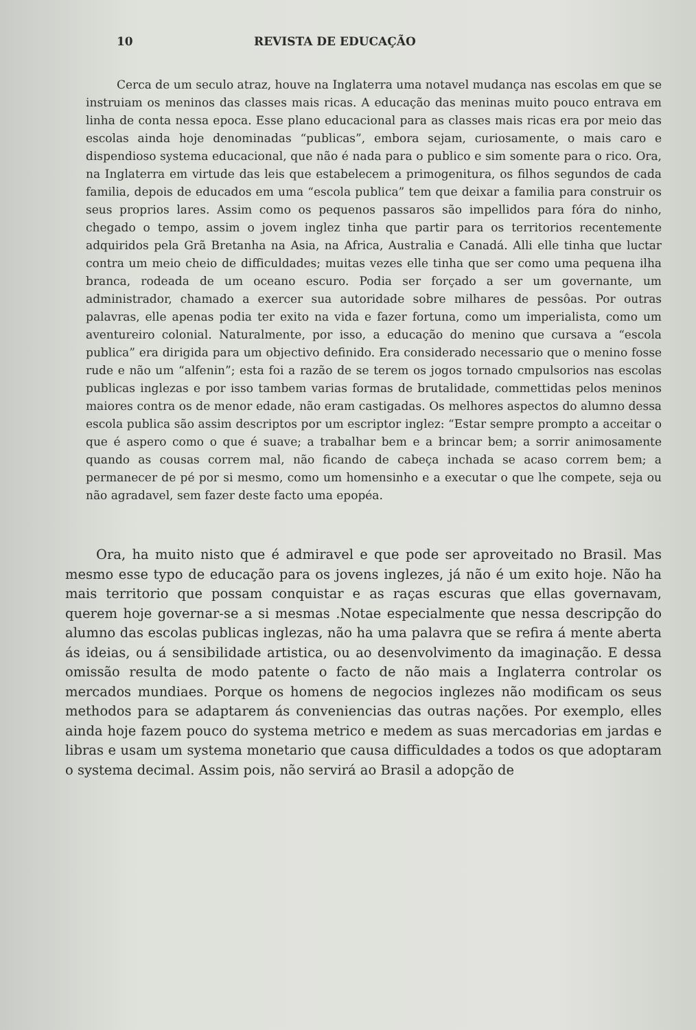10 REVISTA DE EDUCAÇÃO
Cerca de um seculo atraz, houve na Inglaterra uma notavel mudança nas escolas em que se instruiam os meninos das classes mais ricas. A educação das meninas muito pouco entrava em linha de conta nessa epoca. Esse plano educacional para as classes mais ricas era por meio das escolas ainda hoje denominadas “publicas”, embora sejam, curiosamente, o mais caro e dispendioso systema educacional, que não é nada para o publico e sim somente para o rico. Ora, na Inglaterra em virtude das leis que estabelecem a primogenitura, os filhos segundos de cada familia, depois de educados em uma “escola publica” tem que deixar a familia para construir os seus proprios lares. Assim como os pequenos passaros são impellidos para fóra do ninho, chegado o tempo, assim o jovem inglez tinha que partir para os territorios recentemente adquiridos pela Grã Bretanha na Asia, na Africa, Australia e Canadá. Alli elle tinha que luctar contra um meio cheio de difficuldades; muitas vezes elle tinha que ser como uma pequena ilha branca, rodeada de um oceano escuro. Podia ser forçado a ser um governante, um administrador, chamado a exercer sua autoridade sobre milhares de pessôas. Por outras palavras, elle apenas podia ter exito na vida e fazer fortuna, como um imperialista, como um aventureiro colonial. Naturalmente, por isso, a educação do menino que cursava a “escola publica” era dirigida para um objectivo definido. Era considerado necessario que o menino fosse rude e não um “alfenin”; esta foi a razão de se terem os jogos tornado cmpulsorios nas escolas publicas inglezas e por isso tambem varias formas de brutalidade, commettidas pelos meninos maiores contra os de menor edade, não eram castigadas. Os melhores aspectos do alumno dessa escola publica são assim descriptos por um escriptor inglez: “Estar sempre prompto a acceitar o que é aspero como o que é suave; a trabalhar bem e a brincar bem; a sorrir animosamente quando as cousas correm mal, não ficando de cabeça inchada se acaso correm bem; a permanecer de pé por si mesmo, como um homensinho e a executar o que lhe compete, seja ou não agradavel, sem fazer deste facto uma epopéa.
Ora, ha muito nisto que é admiravel e que pode ser aproveitado no Brasil. Mas mesmo esse typo de educação para os jovens inglezes, já não é um exito hoje. Não ha mais territorio que possam conquistar e as raças escuras que ellas governavam, querem hoje governar-se a si mesmas .Notae especialmente que nessa descripção do alumno das escolas publicas inglezas, não ha uma palavra que se refira á mente aberta ás ideias, ou á sensibilidade artistica, ou ao desenvolvimento da imaginação. E dessa omissão resulta de modo patente o facto de não mais a Inglaterra controlar os mercados mundiaes. Porque os homens de negocios inglezes não modificam os seus methodos para se adaptarem ás conveniencias das outras nações. Por exemplo, elles ainda hoje fazem pouco do systema metrico e medem as suas mercadorias em jardas e libras e usam um systema monetario que causa difficuldades a todos os que adoptaram o systema decimal. Assim pois, não servirá ao Brasil a adopção de